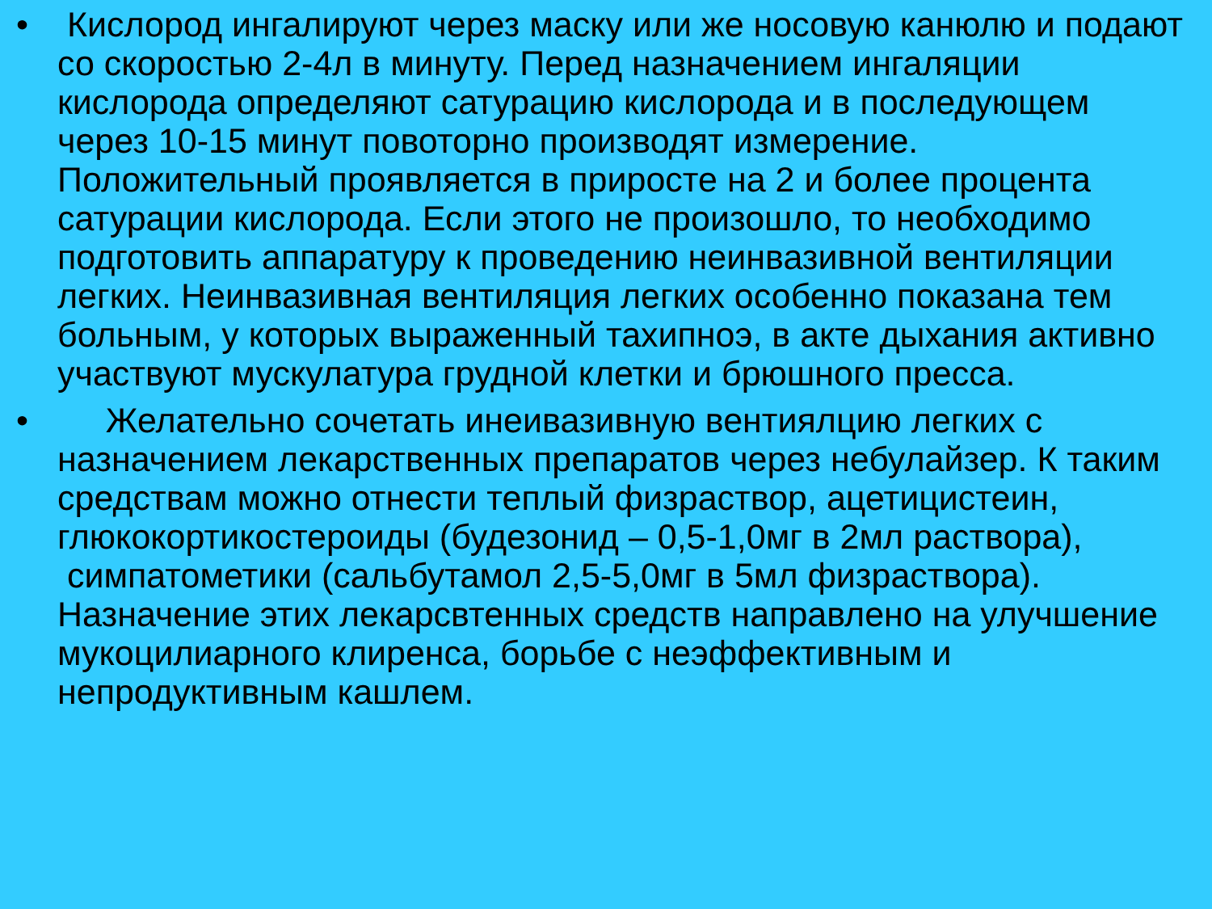• Кислород ингалируют через маску или же носовую канюлю и подают со скоростью 2-4л в минуту. Перед назначением ингаляции кислорода определяют сатурацию кислорода и в последующем через 10-15 минут повоторно производят измерение. Положительный проявляется в приросте на 2 и более процента сатурации кислорода. Если этого не произошло, то необходимо подготовить аппаратуру к проведению неинвазивной вентиляции легких. Неинвазивная вентиляция легких особенно показана тем больным, у которых выраженный тахипноэ, в акте дыхания активно участвуют мускулатура грудной клетки и брюшного пресса.
• Желательно сочетать инеивазивную вентиялцию легких с назначением лекарственных препаратов через небулайзер. К таким средствам можно отнести теплый физраствор, ацетицистеин, глюкокортикостероиды (будезонид – 0,5-1,0мг в 2мл раствора), симпатометики (сальбутамол 2,5-5,0мг в 5мл физраствора). Назначение этих лекарсвтенных средств направлено на улучшение мукоцилиарного клиренса, борьбе с неэффективным и непродуктивным кашлем.